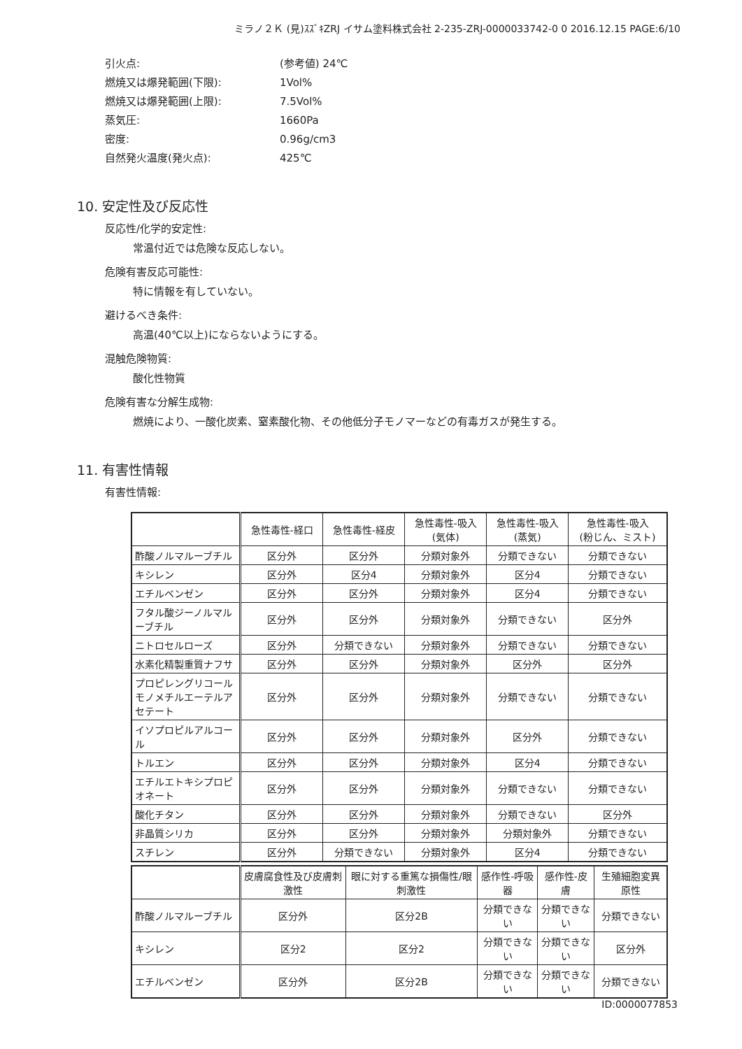ミラノ２Ｋ (見)ｽｽﾞｷZRJ イサム塗料株式会社 2-235-ZRJ-0000033742-0 0 2016.12.15 PAGE:6/10
引火点: (参考値) 24℃
燃焼又は爆発範囲(下限): 1Vol%
燃焼又は爆発範囲(上限): 7.5Vol%
蒸気圧: 1660Pa
密度: 0.96g/cm3
自然発火温度(発火点): 425℃
10. 安定性及び反応性
反応性/化学的安定性:
常温付近では危険な反応しない。
危険有害反応可能性:
特に情報を有していない。
避けるべき条件:
高温(40℃以上)にならないようにする。
混触危険物質:
酸化性物質
危険有害な分解生成物:
燃焼により、一酸化炭素、窒素酸化物、その他低分子モノマーなどの有毒ガスが発生する。
11. 有害性情報
有害性情報:
| | 急性毒性-経口 | 急性毒性-経皮 | 急性毒性-吸入 (気体) | 急性毒性-吸入 (蒸気) | 急性毒性-吸入 (粉じん、ミスト) |
| --- | --- | --- | --- | --- | --- |
| 酢酸ノルマルーブチル | 区分外 | 区分外 | 分類対象外 | 分類できない | 分類できない |
| キシレン | 区分外 | 区分4 | 分類対象外 | 区分4 | 分類できない |
| エチルベンゼン | 区分外 | 区分外 | 分類対象外 | 区分4 | 分類できない |
| フタル酸ジーノルマルーブチル | 区分外 | 区分外 | 分類対象外 | 分類できない | 区分外 |
| ニトロセルローズ | 区分外 | 分類できない | 分類対象外 | 分類できない | 分類できない |
| 水素化精製重質ナフサ | 区分外 | 区分外 | 分類対象外 | 区分外 | 区分外 |
| プロピレングリコールモノメチルエーテルアセテート | 区分外 | 区分外 | 分類対象外 | 分類できない | 分類できない |
| イソプロピルアルコール | 区分外 | 区分外 | 分類対象外 | 区分外 | 分類できない |
| トルエン | 区分外 | 区分外 | 分類対象外 | 区分4 | 分類できない |
| エチルエトキシプロピオネート | 区分外 | 区分外 | 分類対象外 | 分類できない | 分類できない |
| 酸化チタン | 区分外 | 区分外 | 分類対象外 | 分類できない | 区分外 |
| 非晶質シリカ | 区分外 | 区分外 | 分類対象外 | 分類対象外 | 分類できない |
| スチレン | 区分外 | 分類できない | 分類対象外 | 区分4 | 分類できない |
| | 皮膚腐食性及び皮膚刺激性 | 眼に対する重篤な損傷性/眼刺激性 | 感作性-呼吸器 | 感作性-皮膚 | 生殖細胞変異原性 |
| --- | --- | --- | --- | --- | --- |
| 酢酸ノルマルーブチル | 区分外 | 区分2B | 分類できない | 分類できない | 分類できない |
| キシレン | 区分2 | 区分2 | 分類できない | 分類できない | 区分外 |
| エチルベンゼン | 区分外 | 区分2B | 分類できない | 分類できない | 分類できない |
ID:0000077853